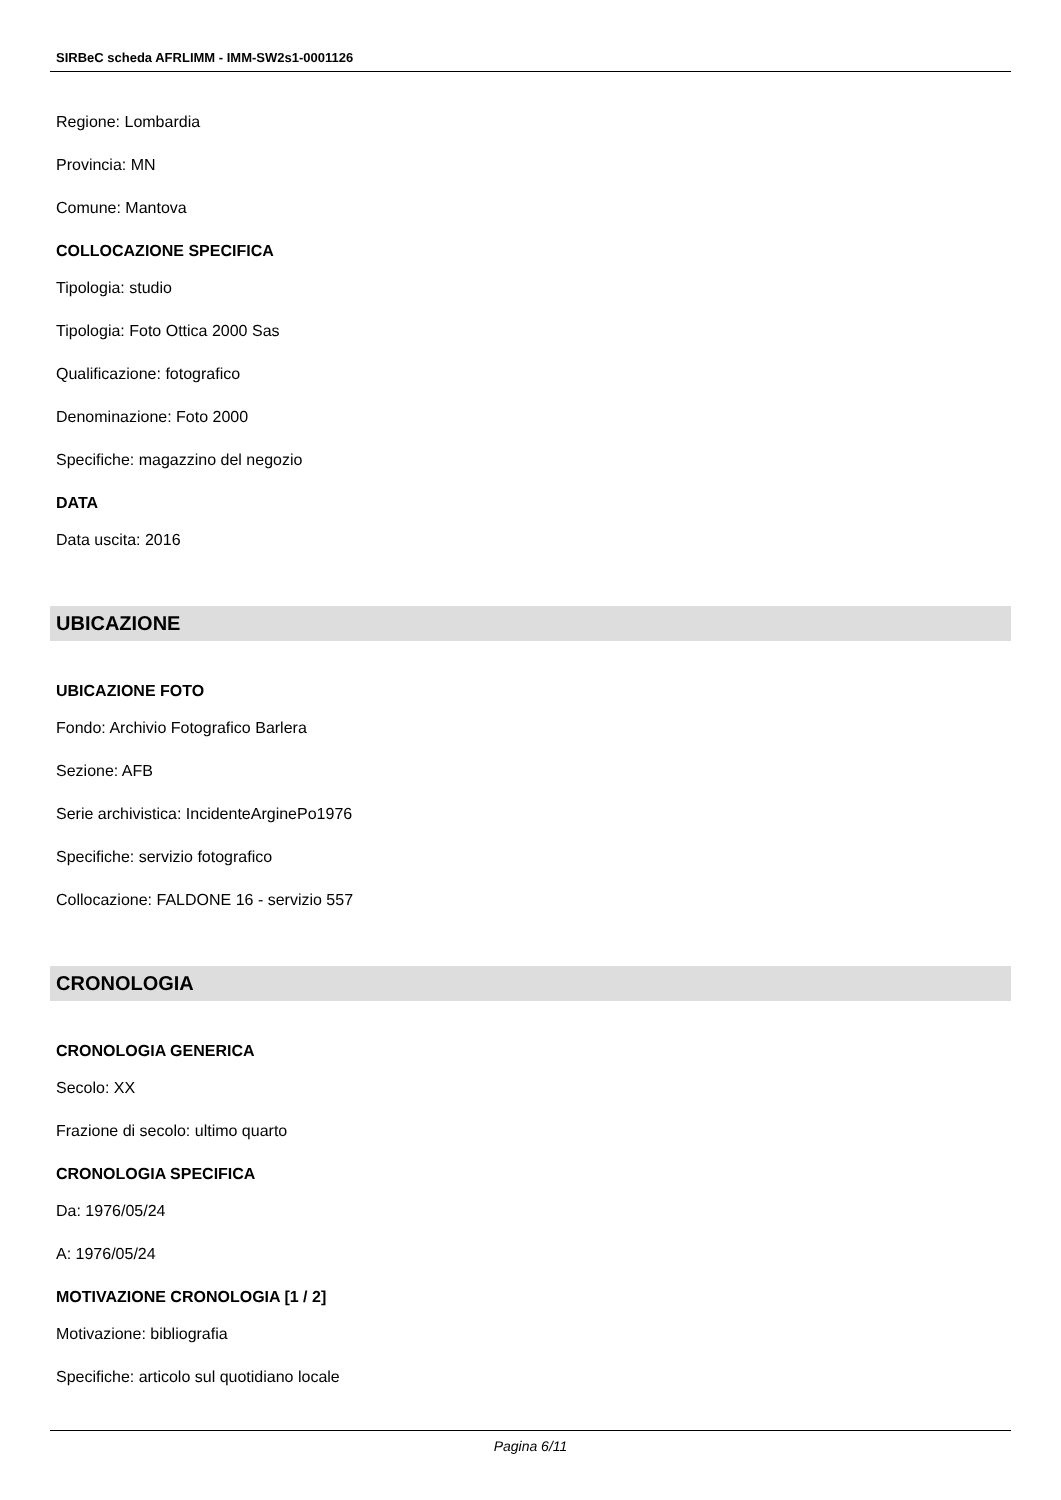SIRBeC scheda AFRLIMM - IMM-SW2s1-0001126
Regione: Lombardia
Provincia: MN
Comune: Mantova
COLLOCAZIONE SPECIFICA
Tipologia: studio
Tipologia: Foto Ottica 2000 Sas
Qualificazione: fotografico
Denominazione: Foto 2000
Specifiche: magazzino del negozio
DATA
Data uscita: 2016
UBICAZIONE
UBICAZIONE FOTO
Fondo: Archivio Fotografico Barlera
Sezione: AFB
Serie archivistica: IncidenteArginePo1976
Specifiche: servizio fotografico
Collocazione: FALDONE 16 - servizio 557
CRONOLOGIA
CRONOLOGIA GENERICA
Secolo: XX
Frazione di secolo: ultimo quarto
CRONOLOGIA SPECIFICA
Da: 1976/05/24
A: 1976/05/24
MOTIVAZIONE CRONOLOGIA [1 / 2]
Motivazione: bibliografia
Specifiche: articolo sul quotidiano locale
Pagina 6/11